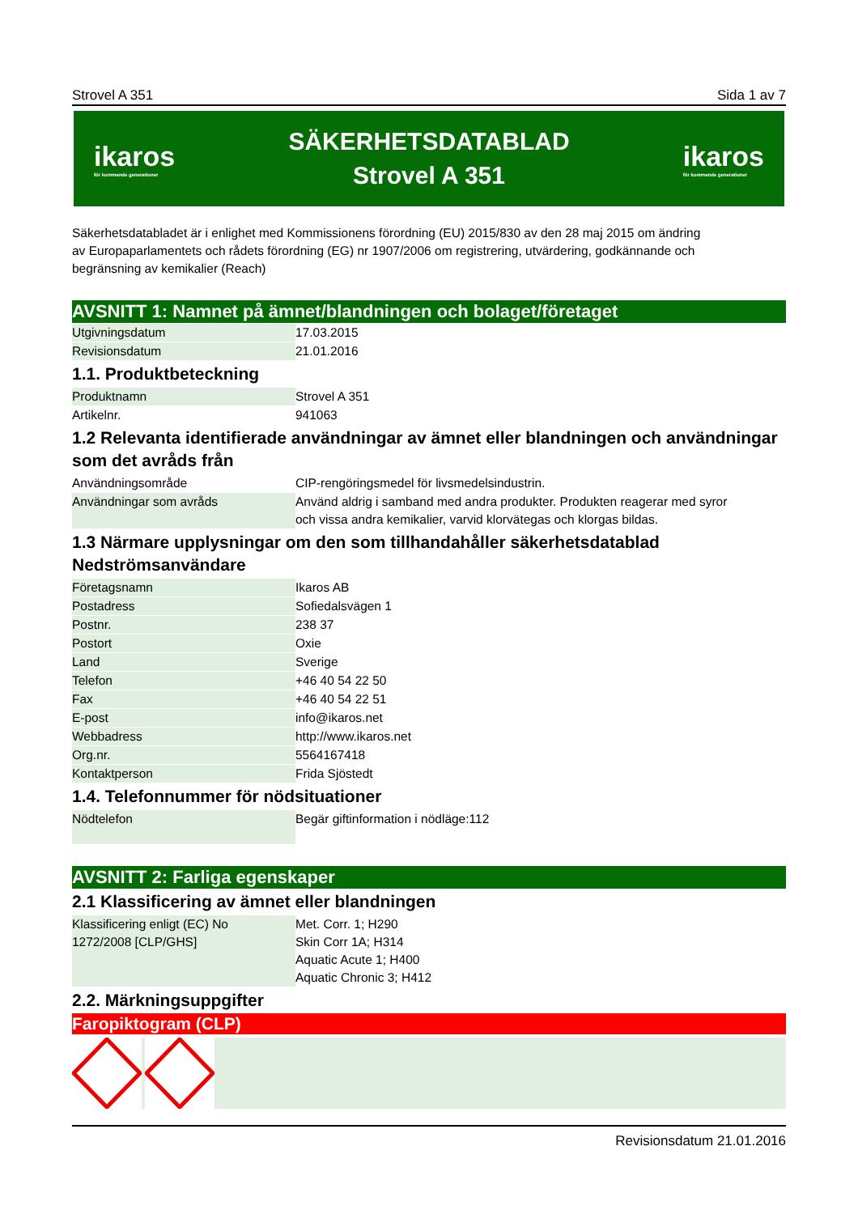Strovel A 351 Sida 1 av 7
ikaros
för kommande generationer
SÄKERHETSDATABLAD
Strovel A 351
ikaros
för kommande generationer
Säkerhetsdatabladet är i enlighet med Kommissionens förordning (EU) 2015/830 av den 28 maj 2015 om ändring
av Europaparlamentets och rådets förordning (EG) nr 1907/2006 om registrering, utvärdering, godkännande och
begränsning av kemikalier (Reach)
AVSNITT 1: Namnet på ämnet/blandningen och bolaget/företaget
| Utgivningsdatum | 17.03.2015 |
| Revisionsdatum | 21.01.2016 |
1.1. Produktbeteckning
| Produktnamn | Strovel A 351 |
| Artikelnr. | 941063 |
1.2 Relevanta identifierade användningar av ämnet eller blandningen och användningar som det avråds från
| Användningsområde | CIP-rengöringsmedel för livsmedelsindustrin. |
| Användningar som avråds | Använd aldrig i samband med andra produkter. Produkten reagerar med syror och vissa andra kemikalier, varvid klorvätegas och klorgas bildas. |
1.3 Närmare upplysningar om den som tillhandahåller säkerhetsdatablad
Nedströmsanvändare
| Företagsnamn | Ikaros AB |
| Postadress | Sofiedalsvägen 1 |
| Postnr. | 238 37 |
| Postort | Oxie |
| Land | Sverige |
| Telefon | +46 40 54 22 50 |
| Fax | +46 40 54 22 51 |
| E-post | info@ikaros.net |
| Webbadress | http://www.ikaros.net |
| Org.nr. | 5564167418 |
| Kontaktperson | Frida Sjöstedt |
1.4. Telefonnummer för nödsituationer
| Nödtelefon | Begär giftinformation i nödläge:112 |
AVSNITT 2: Farliga egenskaper
2.1 Klassificering av ämnet eller blandningen
| Klassificering enligt (EC) No 1272/2008 [CLP/GHS] | Met. Corr. 1; H290 Skin Corr 1A; H314 Aquatic Acute 1; H400 Aquatic Chronic 3; H412 |
2.2. Märkningsuppgifter
Faropiktogram (CLP)
Revisionsdatum 21.01.2016